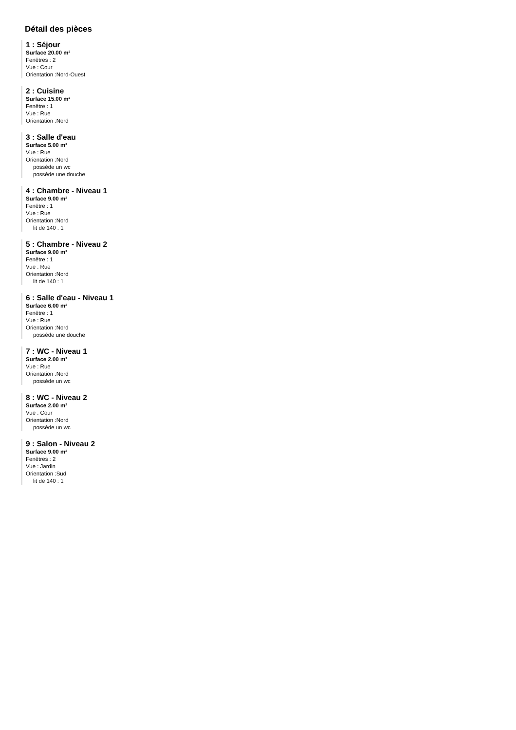Détail des pièces
1 : Séjour
Surface 20.00 m²
Fenêtres : 2
Vue : Cour
Orientation :Nord-Ouest
2 : Cuisine
Surface 15.00 m²
Fenêtre : 1
Vue : Rue
Orientation :Nord
3 : Salle d'eau
Surface 5.00 m²
Vue : Rue
Orientation :Nord
possède un wc
possède une douche
4 : Chambre - Niveau 1
Surface 9.00 m²
Fenêtre : 1
Vue : Rue
Orientation :Nord
lit de 140 : 1
5 : Chambre - Niveau 2
Surface 9.00 m²
Fenêtre : 1
Vue : Rue
Orientation :Nord
lit de 140 : 1
6 : Salle d'eau - Niveau 1
Surface 6.00 m²
Fenêtre : 1
Vue : Rue
Orientation :Nord
possède une douche
7 : WC - Niveau 1
Surface 2.00 m²
Vue : Rue
Orientation :Nord
possède un wc
8 : WC - Niveau 2
Surface 2.00 m²
Vue : Cour
Orientation :Nord
possède un wc
9 : Salon - Niveau 2
Surface 9.00 m²
Fenêtres : 2
Vue : Jardin
Orientation :Sud
lit de 140 : 1